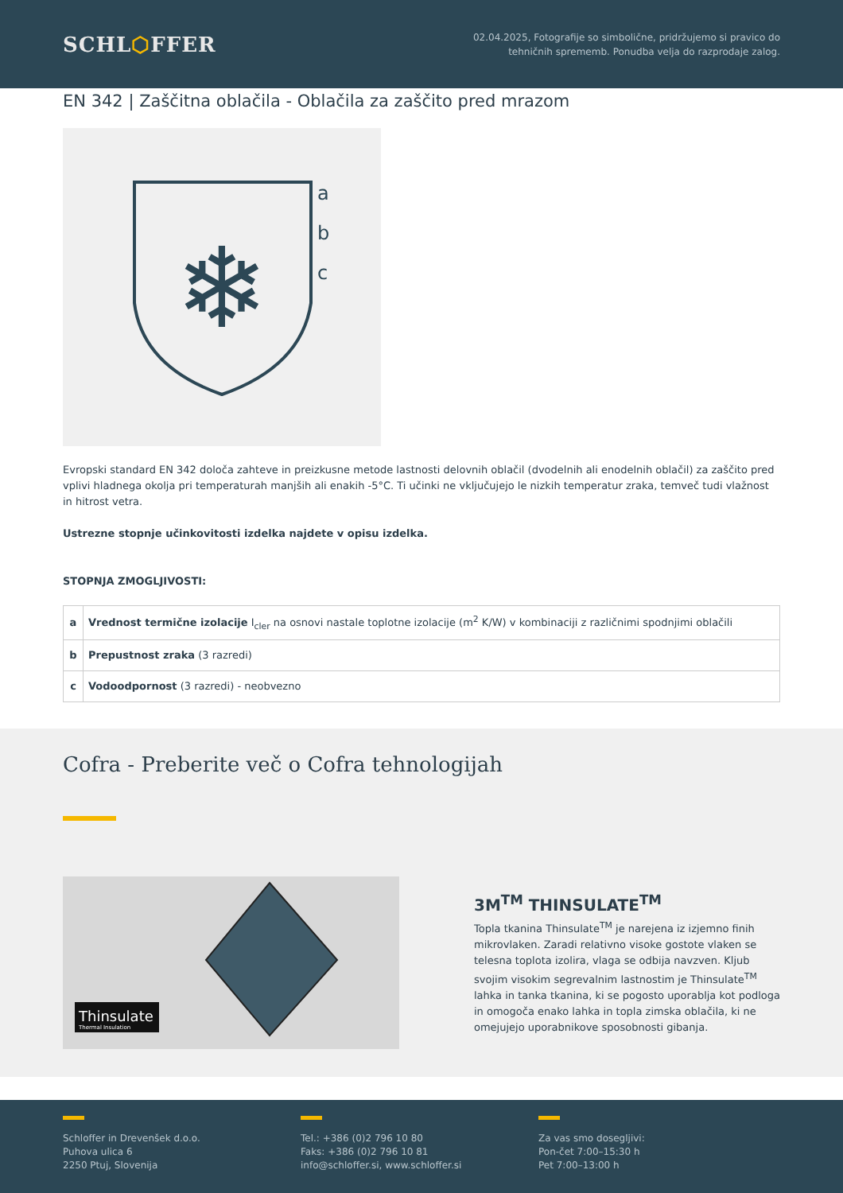SCHL⬡FFER
02.04.2025, Fotografije so simbolične, pridržujemo si pravico do
tehničnih sprememb. Ponudba velja do razprodaje zalog.
EN 342 | Zaščitna oblačila - Oblačila za zaščito pred mrazom
❄
a
b
c
Evropski standard EN 342 določa zahteve in preizkusne metode lastnosti delovnih oblačil (dvodelnih ali enodelnih oblačil) za zaščito pred vplivi hladnega okolja pri temperaturah manjših ali enakih -5°C. Ti učinki ne vključujejo le nizkih temperatur zraka, temveč tudi vlažnost in hitrost vetra.
Ustrezne stopnje učinkovitosti izdelka najdete v opisu izdelka.
STOPNJA ZMOGLJIVOSTI:
| a | Vrednost termične izolacije I<sub>cler</sub> na osnovi nastale toplotne izolacije (m<sup>2</sup> K/W) v kombinaciji z različnimi spodnjimi oblačili |
| b | Prepustnost zraka (3 razredi) |
| c | Vodoodpornost (3 razredi) - neobvezno |
Cofra - Preberite več o Cofra tehnologijah
Thinsulate
Thermal Insulation
3M<sup>TM</sup> THINSULATE<sup>TM</sup>
Topla tkanina Thinsulate<sup>TM</sup> je narejena iz izjemno finih mikrovlaken. Zaradi relativno visoke gostote vlaken se telesna toplota izolira, vlaga se odbija navzven. Kljub svojim visokim segrevalnim lastnostim je Thinsulate<sup>TM</sup> lahka in tanka tkanina, ki se pogosto uporablja kot podloga in omogoča enako lahka in topla zimska oblačila, ki ne omejujejo uporabnikove sposobnosti gibanja.
Schloffer in Drevenšek d.o.o.
Puhova ulica 6
2250 Ptuj, Slovenija
Tel.: +386 (0)2 796 10 80
Faks: +386 (0)2 796 10 81
info@schloffer.si, www.schloffer.si
Za vas smo dosegljivi:
Pon-čet 7:00–15:30 h
Pet 7:00–13:00 h